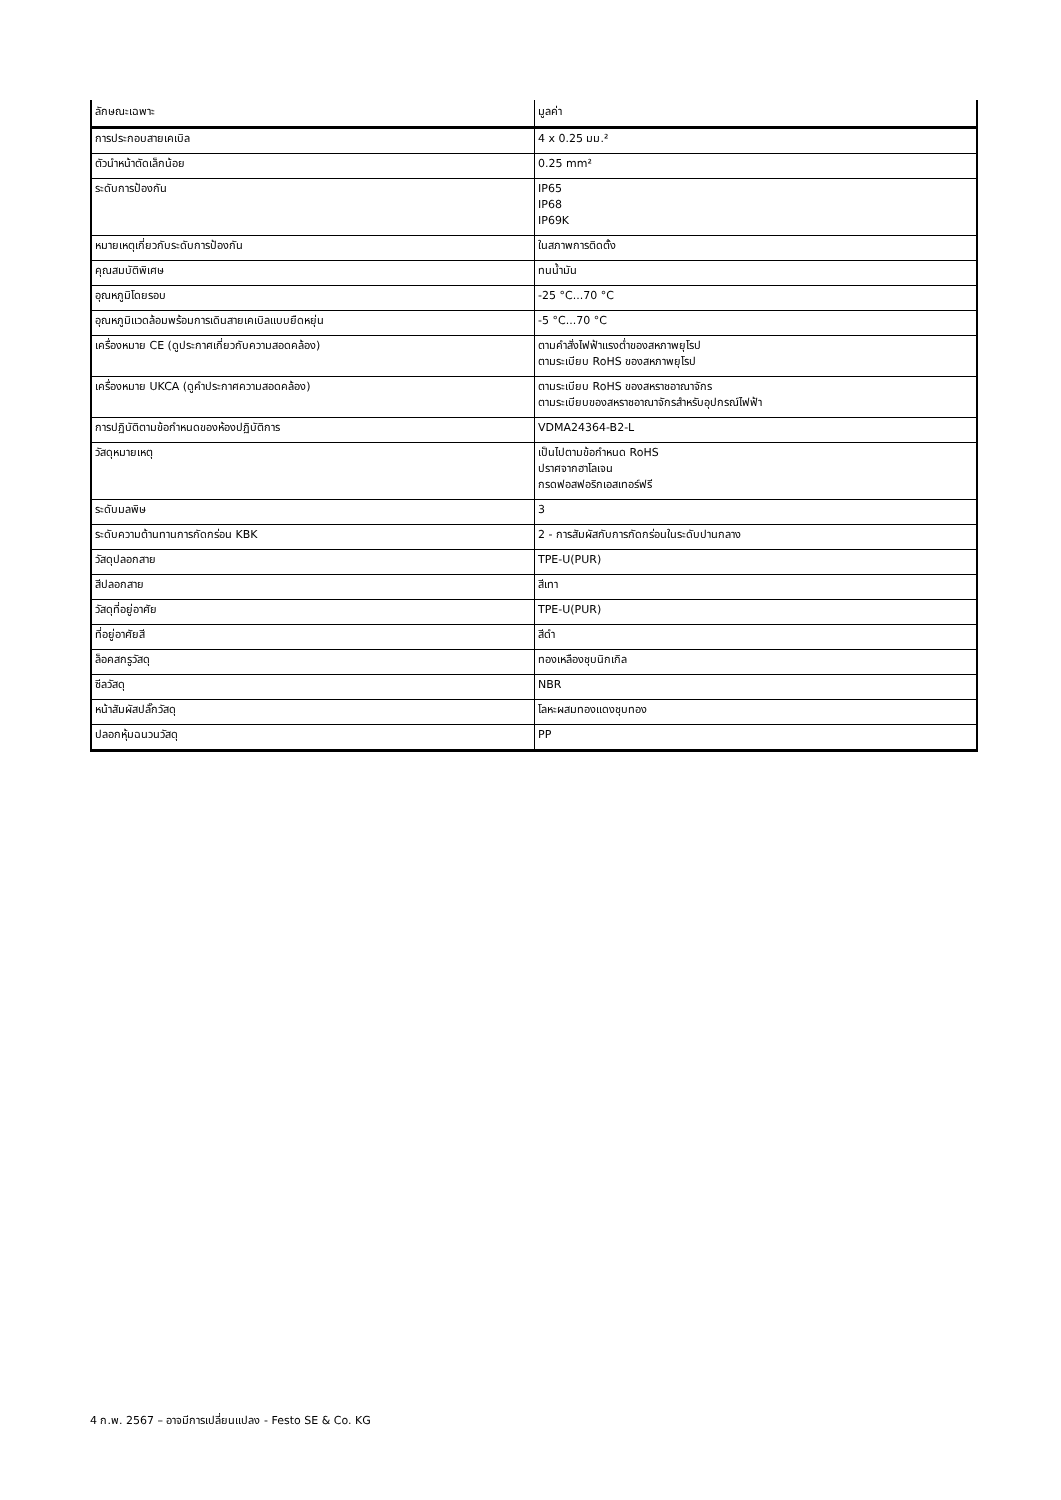| ลักษณะเฉพาะ | มูลค่า |
| --- | --- |
| การประกอบสายเคเบิล | 4 x 0.25 มม.² |
| ตัวนำหน้าตัดเล็กน้อย | 0.25 mm² |
| ระดับการป้องกัน | IP65 IP68 IP69K |
| หมายเหตุเกี่ยวกับระดับการป้องกัน | ในสภาพการติดตั้ง |
| คุณสมบัติพิเศษ | ทนน้ำมัน |
| อุณหภูมิโดยรอบ | -25 °C...70 °C |
| อุณหภูมิแวดล้อมพร้อมการเดินสายเคเบิลแบบยืดหยุ่น | -5 °C...70 °C |
| เครื่องหมาย CE (ดูประกาศเกี่ยวกับความสอดคล้อง) | ตามคำสั่งไฟฟ้าแรงต่ำของสหภาพยุโรป ตามระเบียบ RoHS ของสหภาพยุโรป |
| เครื่องหมาย UKCA (ดูคำประกาศความสอดคล้อง) | ตามระเบียบ RoHS ของสหราชอาณาจักร ตามระเบียบของสหราชอาณาจักรสำหรับอุปกรณ์ไฟฟ้า |
| การปฏิบัติตามข้อกำหนดของห้องปฏิบัติการ | VDMA24364-B2-L |
| วัสดุหมายเหตุ | เป็นไปตามข้อกำหนด RoHS ปราศจากฮาโลเจน กรดฟอสฟอริกเอสเทอร์ฟรี |
| ระดับมลพิษ | 3 |
| ระดับความต้านทานการกัดกร่อน KBK | 2 - การสัมผัสกับการกัดกร่อนในระดับปานกลาง |
| วัสดุปลอกสาย | TPE-U(PUR) |
| สีปลอกสาย | สีเทา |
| วัสดุที่อยู่อาศัย | TPE-U(PUR) |
| ที่อยู่อาศัยสี | สีดำ |
| ล็อคสกรูวัสดุ | ทองเหลืองชุบนิกเกิล |
| ซีลวัสดุ | NBR |
| หน้าสัมผัสปลั๊กวัสดุ | โลหะผสมทองแดงชุบทอง |
| ปลอกหุ้มฉนวนวัสดุ | PP |
4 ก.พ. 2567 – อาจมีการเปลี่ยนแปลง - Festo SE & Co. KG